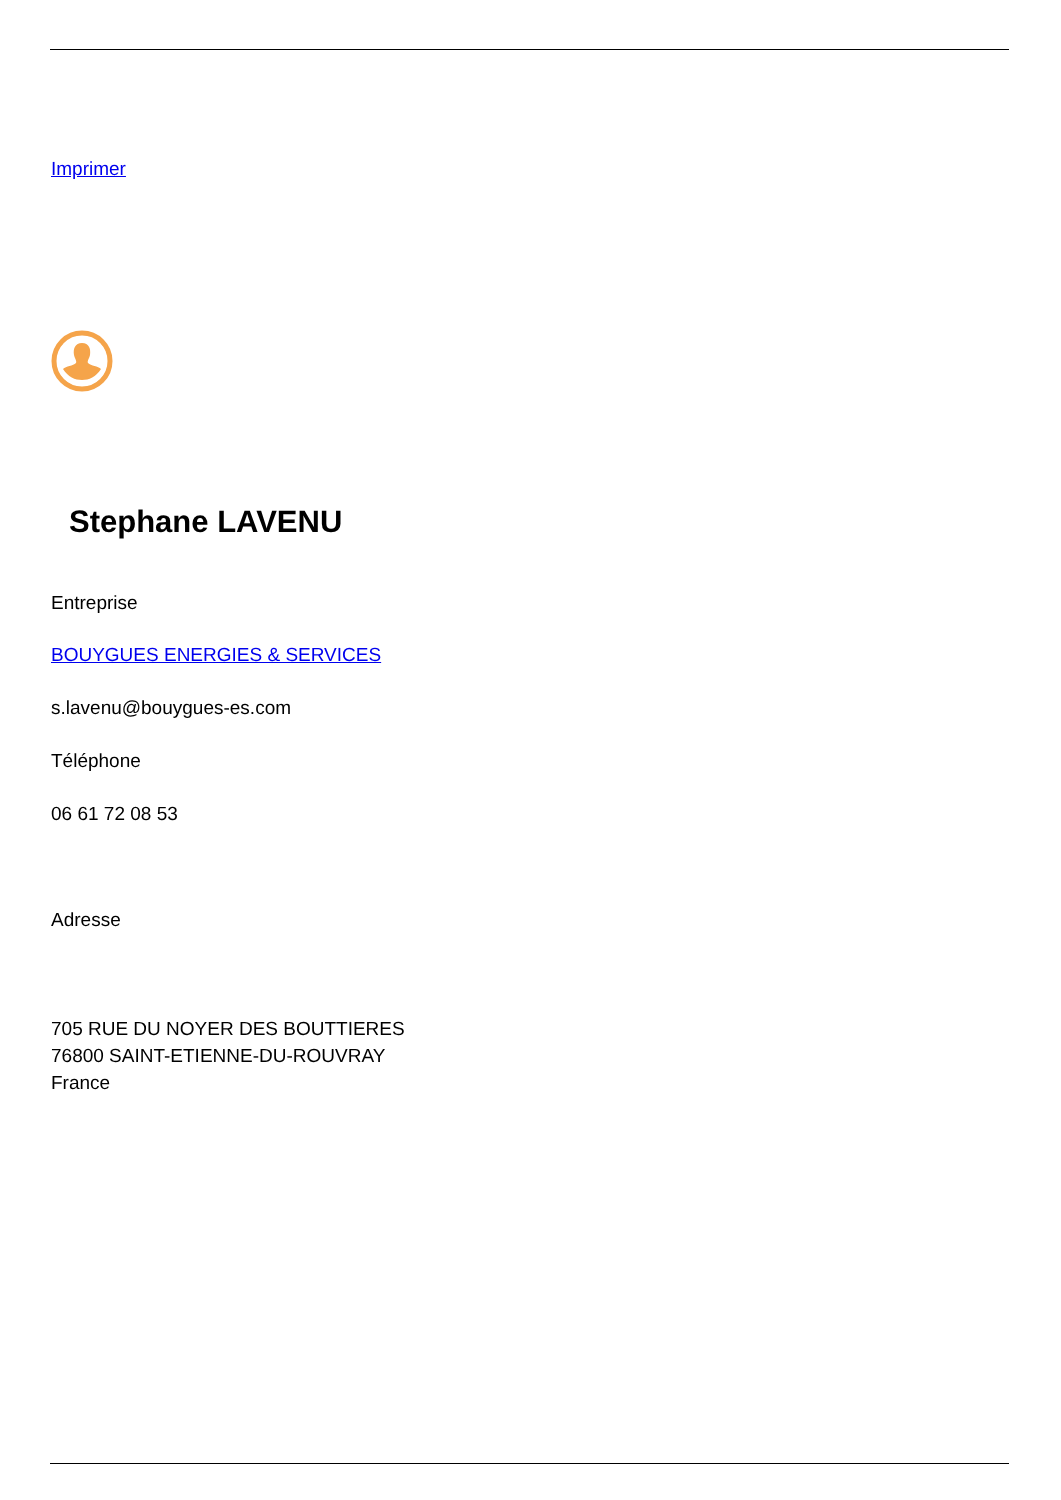Imprimer
Stephane LAVENU
Entreprise
BOUYGUES ENERGIES & SERVICES
s.lavenu@bouygues-es.com
Téléphone
06 61 72 08 53
Adresse
705 RUE DU NOYER DES BOUTTIERES
76800 SAINT-ETIENNE-DU-ROUVRAY
France